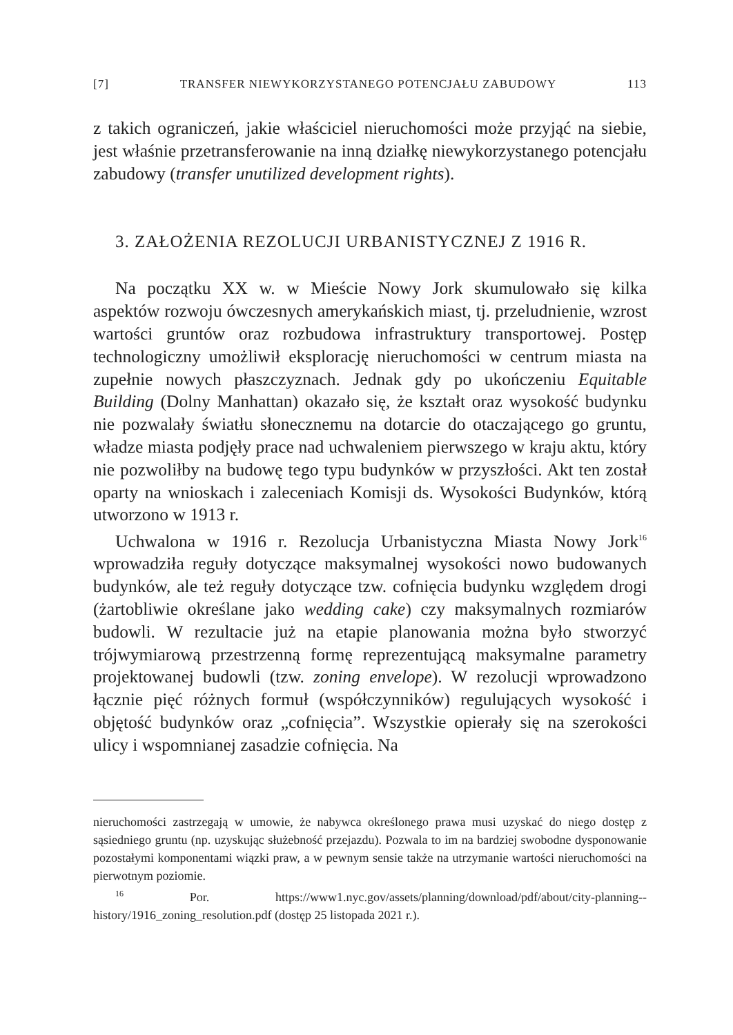[7] TRANSFER NIEWYKORZYSTANEGO POTENCJAŁU ZABUDOWY 113
z takich ograniczeń, jakie właściciel nieruchomości może przyjąć na siebie, jest właśnie przetransferowanie na inną działkę niewykorzystanego potencjału zabudowy (transfer unutilized development rights).
3. ZAŁOŻENIA REZOLUCJI URBANISTYCZNEJ Z 1916 R.
Na początku XX w. w Mieście Nowy Jork skumulowało się kilka aspektów rozwoju ówczesnych amerykańskich miast, tj. przeludnienie, wzrost wartości gruntów oraz rozbudowa infrastruktury transportowej. Postęp technologiczny umożliwił eksplorację nieruchomości w centrum miasta na zupełnie nowych płaszczyznach. Jednak gdy po ukończeniu Equitable Building (Dolny Manhattan) okazało się, że kształt oraz wysokość budynku nie pozwalały światłu słonecznemu na dotarcie do otaczającego go gruntu, władze miasta podjęły prace nad uchwaleniem pierwszego w kraju aktu, który nie pozwoliłby na budowę tego typu budynków w przyszłości. Akt ten został oparty na wnioskach i zaleceniach Komisji ds. Wysokości Budynków, którą utworzono w 1913 r.
Uchwalona w 1916 r. Rezolucja Urbanistyczna Miasta Nowy Jork<sup>16</sup> wprowadziła reguły dotyczące maksymalnej wysokości nowo budowanych budynków, ale też reguły dotyczące tzw. cofnięcia budynku względem drogi (żartobliwie określane jako wedding cake) czy maksymalnych rozmiarów budowli. W rezultacie już na etapie planowania można było stworzyć trójwymiarową przestrzenną formę reprezentującą maksymalne parametry projektowanej budowli (tzw. zoning envelope). W rezolucji wprowadzono łącznie pięć różnych formuł (współczynników) regulujących wysokość i objętość budynków oraz „cofnięcia”. Wszystkie opierały się na szerokości ulicy i wspomnianej zasadzie cofnięcia. Na
nieruchomości zastrzegają w umowie, że nabywca określonego prawa musi uzyskać do niego dostęp z sąsiedniego gruntu (np. uzyskując służebność przejazdu). Pozwala to im na bardziej swobodne dysponowanie pozostałymi komponentami wiązki praw, a w pewnym sensie także na utrzymanie wartości nieruchomości na pierwotnym poziomie.
<sup>16</sup> Por. https://www1.nyc.gov/assets/planning/download/pdf/about/city-planning--history/1916_zoning_resolution.pdf (dostęp 25 listopada 2021 r.).